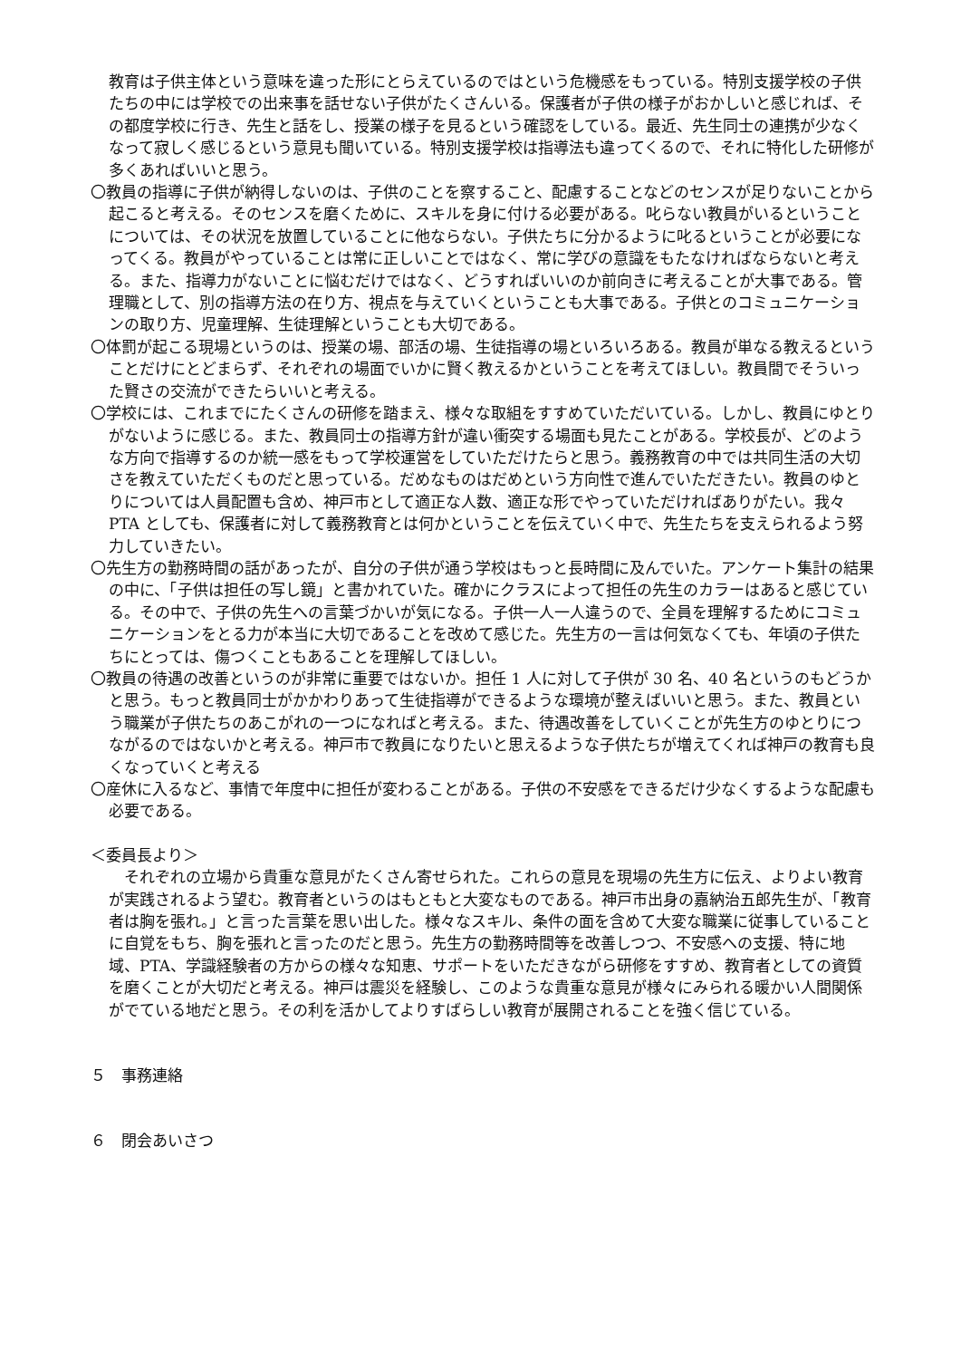教育は子供主体という意味を違った形にとらえているのではという危機感をもっている。特別支援学校の子供たちの中には学校での出来事を話せない子供がたくさんいる。保護者が子供の様子がおかしいと感じれば、その都度学校に行き、先生と話をし、授業の様子を見るという確認をしている。最近、先生同士の連携が少なくなって寂しく感じるという意見も聞いている。特別支援学校は指導法も違ってくるので、それに特化した研修が多くあればいいと思う。
〇教員の指導に子供が納得しないのは、子供のことを察すること、配慮することなどのセンスが足りないことから起こると考える。そのセンスを磨くために、スキルを身に付ける必要がある。叱らない教員がいるということについては、その状況を放置していることに他ならない。子供たちに分かるように叱るということが必要になってくる。教員がやっていることは常に正しいことではなく、常に学びの意識をもたなければならないと考える。また、指導力がないことに悩むだけではなく、どうすればいいのか前向きに考えることが大事である。管理職として、別の指導方法の在り方、視点を与えていくということも大事である。子供とのコミュニケーションの取り方、児童理解、生徒理解ということも大切である。
〇体罰が起こる現場というのは、授業の場、部活の場、生徒指導の場といろいろある。教員が単なる教えるということだけにとどまらず、それぞれの場面でいかに賢く教えるかということを考えてほしい。教員間でそういった賢さの交流ができたらいいと考える。
〇学校には、これまでにたくさんの研修を踏まえ、様々な取組をすすめていただいている。しかし、教員にゆとりがないように感じる。また、教員同士の指導方針が違い衝突する場面も見たことがある。学校長が、どのような方向で指導するのか統一感をもって学校運営をしていただけたらと思う。義務教育の中では共同生活の大切さを教えていただくものだと思っている。だめなものはだめという方向性で進んでいただきたい。教員のゆとりについては人員配置も含め、神戸市として適正な人数、適正な形でやっていただければありがたい。我々PTA としても、保護者に対して義務教育とは何かということを伝えていく中で、先生たちを支えられるよう努力していきたい。
〇先生方の勤務時間の話があったが、自分の子供が通う学校はもっと長時間に及んでいた。アンケート集計の結果の中に、「子供は担任の写し鏡」と書かれていた。確かにクラスによって担任の先生のカラーはあると感じている。その中で、子供の先生への言葉づかいが気になる。子供一人一人違うので、全員を理解するためにコミュニケーションをとる力が本当に大切であることを改めて感じた。先生方の一言は何気なくても、年頃の子供たちにとっては、傷つくこともあることを理解してほしい。
〇教員の待遇の改善というのが非常に重要ではないか。担任 1 人に対して子供が 30 名、40 名というのもどうかと思う。もっと教員同士がかかわりあって生徒指導ができるような環境が整えばいいと思う。また、教員という職業が子供たちのあこがれの一つになればと考える。また、待遇改善をしていくことが先生方のゆとりにつながるのではないかと考える。神戸市で教員になりたいと思えるような子供たちが増えてくれば神戸の教育も良くなっていくと考える
〇産休に入るなど、事情で年度中に担任が変わることがある。子供の不安感をできるだけ少なくするような配慮も必要である。
＜委員長より＞
　それぞれの立場から貴重な意見がたくさん寄せられた。これらの意見を現場の先生方に伝え、よりよい教育が実践されるよう望む。教育者というのはもともと大変なものである。神戸市出身の嘉納治五郎先生が、「教育者は胸を張れ。」と言った言葉を思い出した。様々なスキル、条件の面を含めて大変な職業に従事していることに自覚をもち、胸を張れと言ったのだと思う。先生方の勤務時間等を改善しつつ、不安感への支援、特に地域、PTA、学識経験者の方からの様々な知恵、サポートをいただきながら研修をすすめ、教育者としての資質を磨くことが大切だと考える。神戸は震災を経験し、このような貴重な意見が様々にみられる暖かい人間関係がでている地だと思う。その利を活かしてよりすばらしい教育が展開されることを強く信じている。
５　事務連絡
６　閉会あいさつ